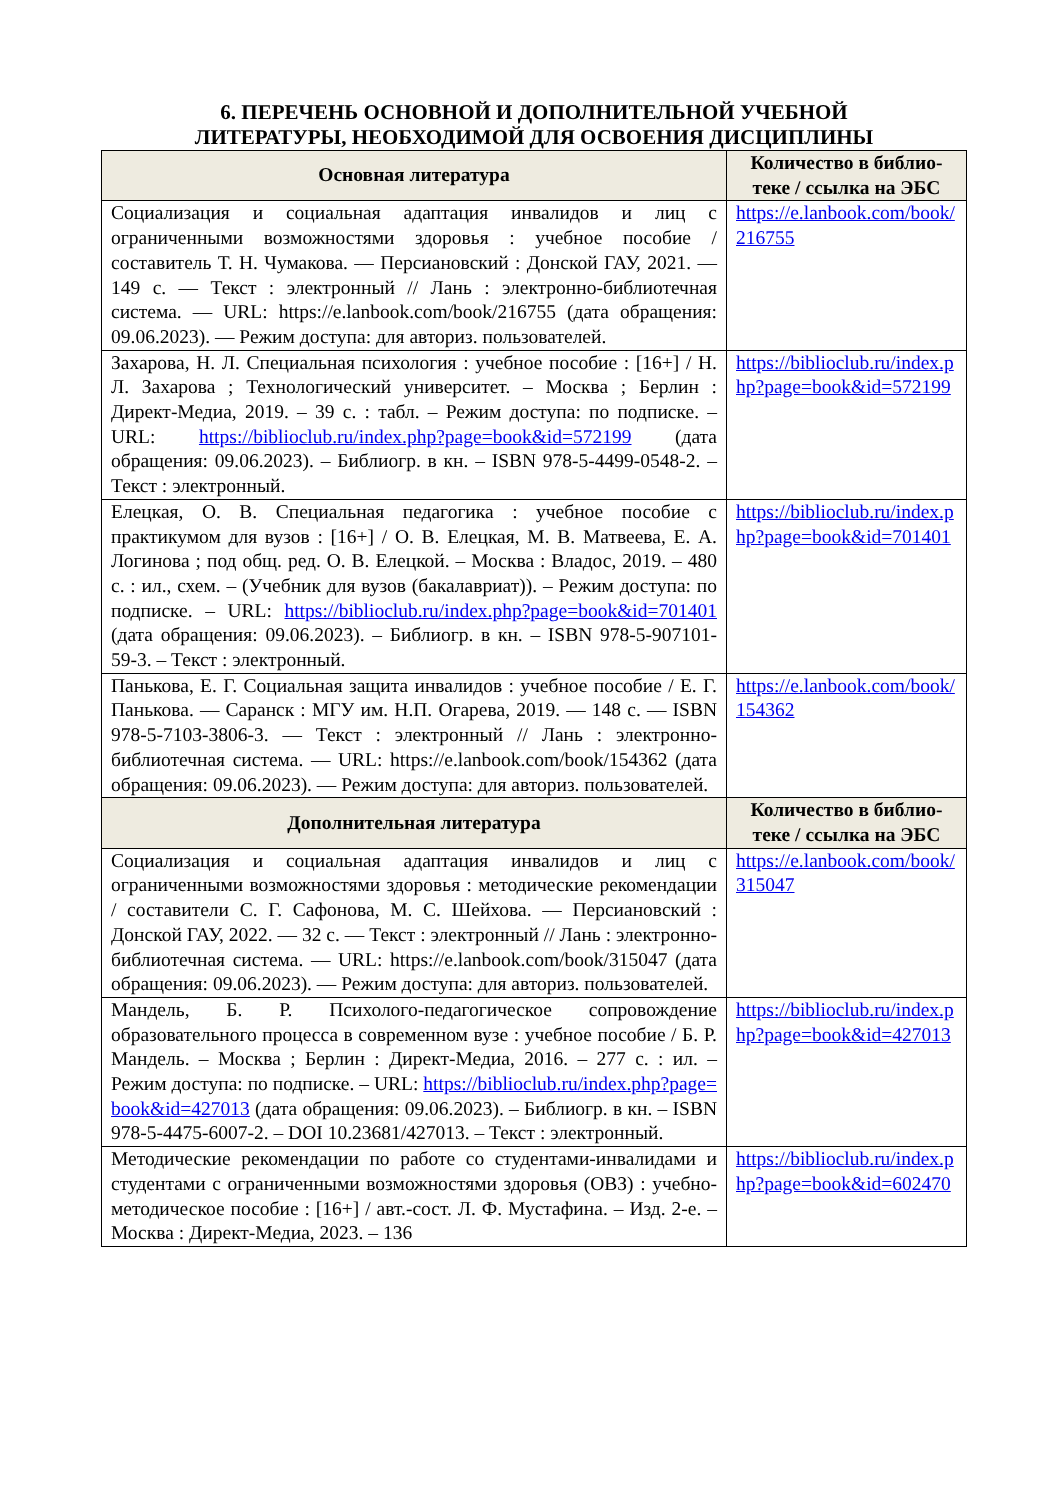6. ПЕРЕЧЕНЬ ОСНОВНОЙ И ДОПОЛНИТЕЛЬНОЙ УЧЕБНОЙ
ЛИТЕРАТУРЫ, НЕОБХОДИМОЙ ДЛЯ ОСВОЕНИЯ ДИСЦИПЛИНЫ
| Основная литература | Количество в библио-теке / ссылка на ЭБС |
| --- | --- |
| Социализация и социальная адаптация инвалидов и лиц с ограниченными возможностями здоровья : учебное пособие / составитель Т. Н. Чумакова. — Персиановский : Донской ГАУ, 2021. — 149 с. — Текст : электронный // Лань : электронно-библиотечная система. — URL: https://e.lanbook.com/book/216755 (дата обращения: 09.06.2023). — Режим доступа: для авториз. пользователей. | https://e.lanbook.com/book/216755 |
| Захарова, Н. Л. Специальная психология : учебное пособие : [16+] / Н. Л. Захарова ; Технологический университет. – Москва ; Берлин : Директ-Медиа, 2019. – 39 с. : табл. – Режим доступа: по подписке. – URL: https://biblioclub.ru/index.php?page=book&id=572199 (дата обращения: 09.06.2023). – Библиогр. в кн. – ISBN 978-5-4499-0548-2. – Текст : электронный. | https://biblioclub.ru/index.php?page=book&id=572199 |
| Елецкая, О. В. Специальная педагогика : учебное пособие с практикумом для вузов : [16+] / О. В. Елецкая, М. В. Матвеева, Е. А. Логинова ; под общ. ред. О. В. Елецкой. – Москва : Владос, 2019. – 480 с. : ил., схем. – (Учебник для вузов (бакалавриат)). – Режим доступа: по подписке. – URL: https://biblioclub.ru/index.php?page=book&id=701401 (дата обращения: 09.06.2023). – Библиогр. в кн. – ISBN 978-5-907101-59-3. – Текст : электронный. | https://biblioclub.ru/index.php?page=book&id=701401 |
| Панькова, Е. Г. Социальная защита инвалидов : учебное пособие / Е. Г. Панькова. — Саранск : МГУ им. Н.П. Огарева, 2019. — 148 с. — ISBN 978-5-7103-3806-3. — Текст : электронный // Лань : электронно-библиотечная система. — URL: https://e.lanbook.com/book/154362 (дата обращения: 09.06.2023). — Режим доступа: для авториз. пользователей. | https://e.lanbook.com/book/154362 |
| Дополнительная литература | Количество в библио-теке / ссылка на ЭБС |
| Социализация и социальная адаптация инвалидов и лиц с ограниченными возможностями здоровья : методические рекомендации / составители С. Г. Сафонова, М. С. Шейхова. — Персиановский : Донской ГАУ, 2022. — 32 с. — Текст : электронный // Лань : электронно-библиотечная система. — URL: https://e.lanbook.com/book/315047 (дата обращения: 09.06.2023). — Режим доступа: для авториз. пользователей. | https://e.lanbook.com/book/315047 |
| Мандель, Б. Р. Психолого-педагогическое сопровождение образовательного процесса в современном вузе : учебное пособие / Б. Р. Мандель. – Москва ; Берлин : Директ-Медиа, 2016. – 277 с. : ил. – Режим доступа: по подписке. – URL: https://biblioclub.ru/index.php?page=book&id=427013 (дата обращения: 09.06.2023). – Библиогр. в кн. – ISBN 978-5-4475-6007-2. – DOI 10.23681/427013. – Текст : электронный. | https://biblioclub.ru/index.php?page=book&id=427013 |
| Методические рекомендации по работе со студентами-инвалидами и студентами с ограниченными возможностями здоровья (ОВЗ) : учебно-методическое пособие : [16+] / авт.-сост. Л. Ф. Мустафина. – Изд. 2-е. – Москва : Директ-Медиа, 2023. – 136 | https://biblioclub.ru/index.php?page=book&id=602470 |